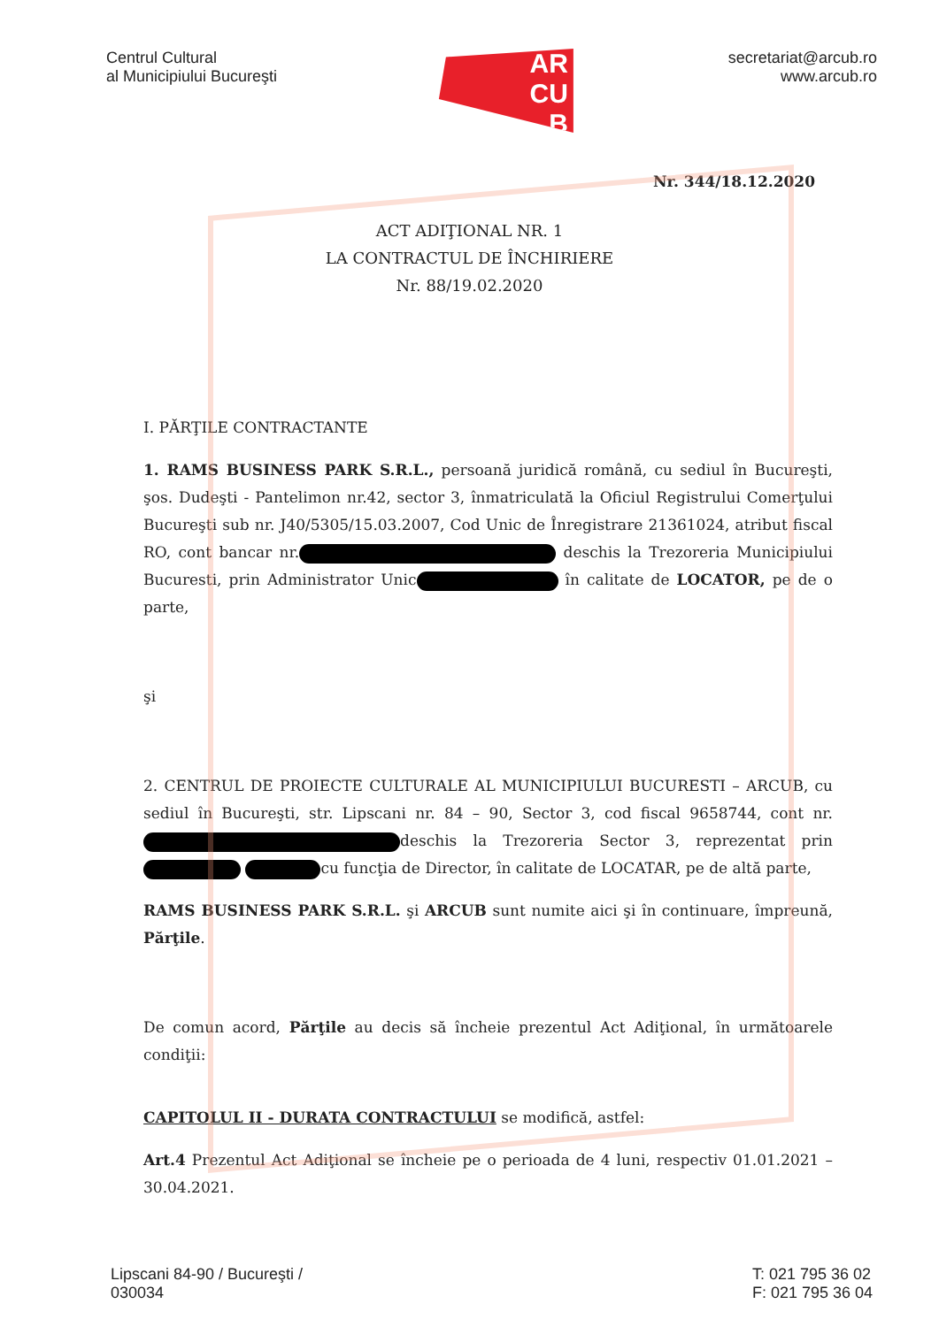Centrul Cultural
al Municipiului Bucureşti
AR
CU
B
secretariat@arcub.ro
www.arcub.ro
Nr. 344/18.12.2020
ACT ADIŢIONAL NR. 1
LA CONTRACTUL DE ÎNCHIRIERE
Nr. 88/19.02.2020
I. PĂRŢILE CONTRACTANTE
1. RAMS BUSINESS PARK S.R.L., persoană juridică română, cu sediul în Bucureşti, şos. Dudeşti - Pantelimon nr.42, sector 3, înmatriculată la Oficiul Registrului Comerţului Bucureşti sub nr. J40/5305/15.03.2007, Cod Unic de Înregistrare 21361024, atribut fiscal RO, cont bancar nr. deschis la Trezoreria Municipiului Bucuresti, prin Administrator Unic în calitate de LOCATOR, pe de o parte,
şi
2. CENTRUL DE PROIECTE CULTURALE AL MUNICIPIULUI BUCURESTI – ARCUB, cu sediul în Bucureşti, str. Lipscani nr. 84 – 90, Sector 3, cod fiscal 9658744, cont nr. deschis la Trezoreria Sector 3, reprezentat prin cu funcţia de Director, în calitate de LOCATAR, pe de altă parte,
RAMS BUSINESS PARK S.R.L. şi ARCUB sunt numite aici şi în continuare, împreună, Părţile.
De comun acord, Părţile au decis să încheie prezentul Act Adiţional, în următoarele condiţii:
CAPITOLUL II - DURATA CONTRACTULUI se modifică, astfel:
Art.4 Prezentul Act Adiţional se încheie pe o perioada de 4 luni, respectiv 01.01.2021 – 30.04.2021.
Lipscani 84-90 / Bucureşti /
030034
T: 021 795 36 02
F: 021 795 36 04